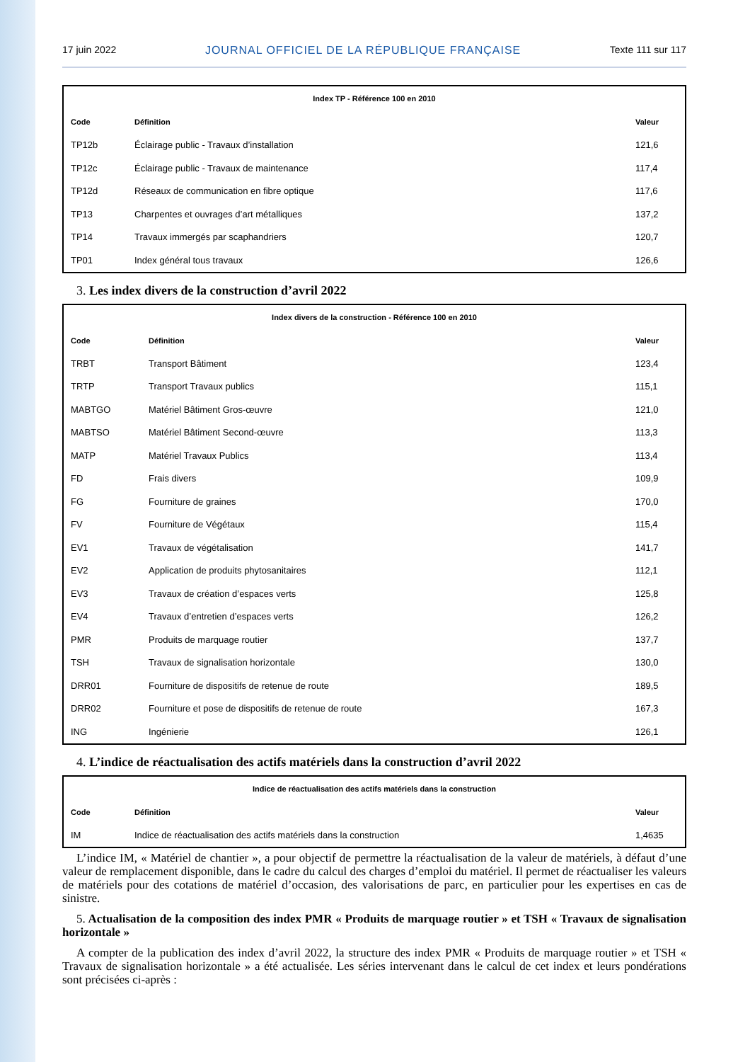17 juin 2022 JOURNAL OFFICIEL DE LA RÉPUBLIQUE FRANÇAISE Texte 111 sur 117
| Index TP - Référence 100 en 2010 | | |
| Code | Définition | Valeur |
| TP12b | Éclairage public - Travaux d’installation | 121,6 |
| TP12c | Éclairage public - Travaux de maintenance | 117,4 |
| TP12d | Réseaux de communication en fibre optique | 117,6 |
| TP13 | Charpentes et ouvrages d’art métalliques | 137,2 |
| TP14 | Travaux immergés par scaphandriers | 120,7 |
| TP01 | Index général tous travaux | 126,6 |
3. Les index divers de la construction d’avril 2022
| Index divers de la construction - Référence 100 en 2010 | | |
| Code | Définition | Valeur |
| TRBT | Transport Bâtiment | 123,4 |
| TRTP | Transport Travaux publics | 115,1 |
| MABTGO | Matériel Bâtiment Gros-œuvre | 121,0 |
| MABTSO | Matériel Bâtiment Second-œuvre | 113,3 |
| MATP | Matériel Travaux Publics | 113,4 |
| FD | Frais divers | 109,9 |
| FG | Fourniture de graines | 170,0 |
| FV | Fourniture de Végétaux | 115,4 |
| EV1 | Travaux de végétalisation | 141,7 |
| EV2 | Application de produits phytosanitaires | 112,1 |
| EV3 | Travaux de création d’espaces verts | 125,8 |
| EV4 | Travaux d’entretien d’espaces verts | 126,2 |
| PMR | Produits de marquage routier | 137,7 |
| TSH | Travaux de signalisation horizontale | 130,0 |
| DRR01 | Fourniture de dispositifs de retenue de route | 189,5 |
| DRR02 | Fourniture et pose de dispositifs de retenue de route | 167,3 |
| ING | Ingénierie | 126,1 |
4. L’indice de réactualisation des actifs matériels dans la construction d’avril 2022
| Indice de réactualisation des actifs matériels dans la construction | | |
| Code | Définition | Valeur |
| IM | Indice de réactualisation des actifs matériels dans la construction | 1,4635 |
L’indice IM, « Matériel de chantier », a pour objectif de permettre la réactualisation de la valeur de matériels, à défaut d’une valeur de remplacement disponible, dans le cadre du calcul des charges d’emploi du matériel. Il permet de réactualiser les valeurs de matériels pour des cotations de matériel d’occasion, des valorisations de parc, en particulier pour les expertises en cas de sinistre.
5. Actualisation de la composition des index PMR « Produits de marquage routier » et TSH « Travaux de signalisation horizontale »
A compter de la publication des index d’avril 2022, la structure des index PMR « Produits de marquage routier » et TSH « Travaux de signalisation horizontale » a été actualisée. Les séries intervenant dans le calcul de cet index et leurs pondérations sont précisées ci-après :